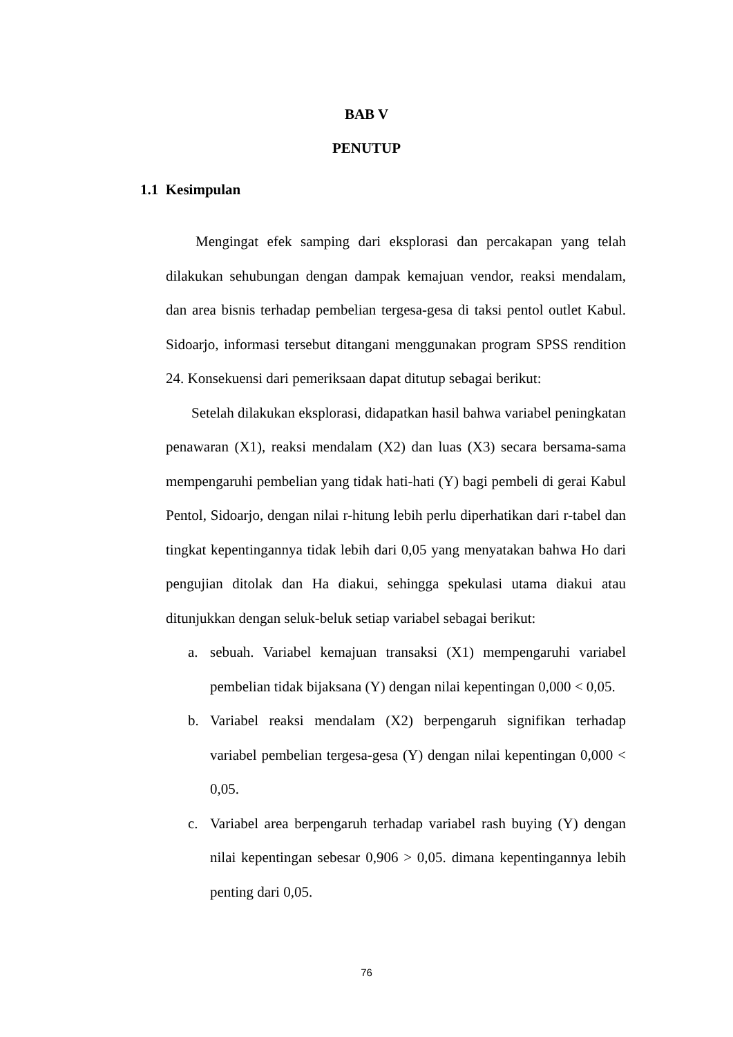BAB V
PENUTUP
1.1 Kesimpulan
Mengingat efek samping dari eksplorasi dan percakapan yang telah dilakukan sehubungan dengan dampak kemajuan vendor, reaksi mendalam, dan area bisnis terhadap pembelian tergesa-gesa di taksi pentol outlet Kabul. Sidoarjo, informasi tersebut ditangani menggunakan program SPSS rendition 24. Konsekuensi dari pemeriksaan dapat ditutup sebagai berikut:
Setelah dilakukan eksplorasi, didapatkan hasil bahwa variabel peningkatan penawaran (X1), reaksi mendalam (X2) dan luas (X3) secara bersama-sama mempengaruhi pembelian yang tidak hati-hati (Y) bagi pembeli di gerai Kabul Pentol, Sidoarjo, dengan nilai r-hitung lebih perlu diperhatikan dari r-tabel dan tingkat kepentingannya tidak lebih dari 0,05 yang menyatakan bahwa Ho dari pengujian ditolak dan Ha diakui, sehingga spekulasi utama diakui atau ditunjukkan dengan seluk-beluk setiap variabel sebagai berikut:
a. sebuah. Variabel kemajuan transaksi (X1) mempengaruhi variabel pembelian tidak bijaksana (Y) dengan nilai kepentingan 0,000 < 0,05.
b. Variabel reaksi mendalam (X2) berpengaruh signifikan terhadap variabel pembelian tergesa-gesa (Y) dengan nilai kepentingan 0,000 < 0,05.
c. Variabel area berpengaruh terhadap variabel rash buying (Y) dengan nilai kepentingan sebesar 0,906 > 0,05. dimana kepentingannya lebih penting dari 0,05.
76